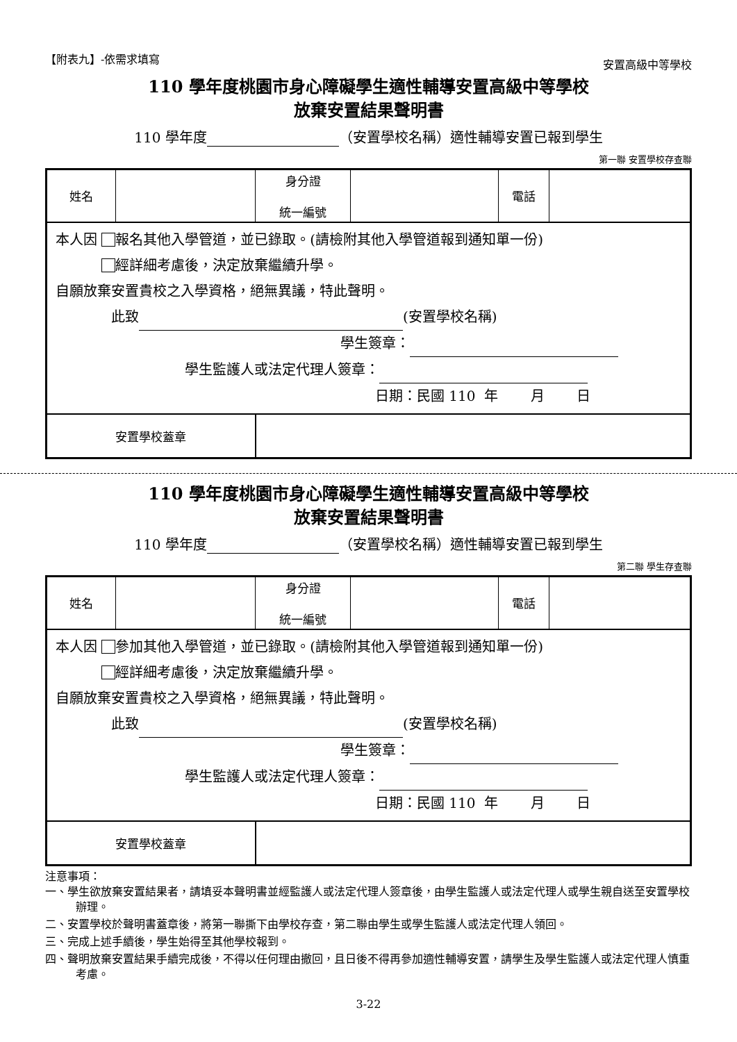【附表九】-依需求填寫 安置高級中等學校
110 學年度桃園市身心障礙學生適性輔導安置高級中等學校
放棄安置結果聲明書
110 學年度 （安置學校名稱）適性輔導安置已報到學生
第一聯 安置學校存查聯
| 姓名 | | 身分證 統一編號 | | 電話 | |
| 本人因 報名其他入學管道，並已錄取。(請檢附其他入學管道報到通知單一份) 經詳細考慮後，決定放棄繼續升學。 自願放棄安置貴校之入學資格，絕無異議，特此聲明。 此致 (安置學校名稱) 學生簽章： 學生監護人或法定代理人簽章： 日期：民國 110 年 月 日 | | | | | |
| 安置學校蓋章 | | | | | |
110 學年度桃園市身心障礙學生適性輔導安置高級中等學校
放棄安置結果聲明書
110 學年度 （安置學校名稱）適性輔導安置已報到學生
第二聯 學生存查聯
| 姓名 | | 身分證 統一編號 | | 電話 | |
| 本人因 參加其他入學管道，並已錄取。(請檢附其他入學管道報到通知單一份) 經詳細考慮後，決定放棄繼續升學。 自願放棄安置貴校之入學資格，絕無異議，特此聲明。 此致 (安置學校名稱) 學生簽章： 學生監護人或法定代理人簽章： 日期：民國 110 年 月 日 | | | | | |
| 安置學校蓋章 | | | | | |
注意事項：
一、學生欲放棄安置結果者，請填妥本聲明書並經監護人或法定代理人簽章後，由學生監護人或法定代理人或學生親自送至安置學校辦理。
二、安置學校於聲明書蓋章後，將第一聯撕下由學校存查，第二聯由學生或學生監護人或法定代理人領回。
三、完成上述手續後，學生始得至其他學校報到。
四、聲明放棄安置結果手續完成後，不得以任何理由撤回，且日後不得再參加適性輔導安置，請學生及學生監護人或法定代理人慎重考慮。
3-22